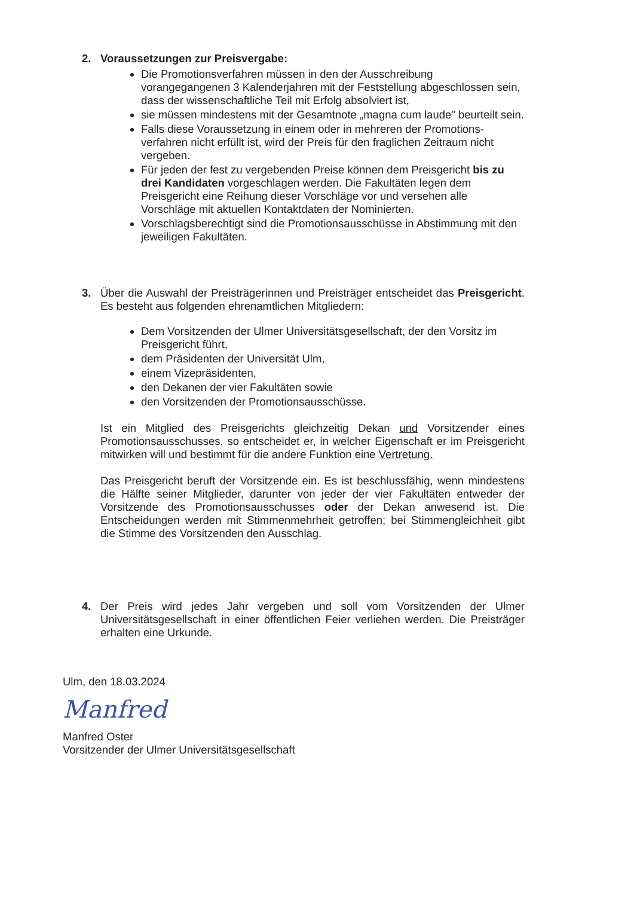2. Voraussetzungen zur Preisvergabe:
Die Promotionsverfahren müssen in den der Ausschreibung vorangegangenen 3 Kalenderjahren mit der Feststellung abgeschlossen sein, dass der wissenschaftliche Teil mit Erfolg absolviert ist,
sie müssen mindestens mit der Gesamtnote „magna cum laude" beurteilt sein.
Falls diese Voraussetzung in einem oder in mehreren der Promotions­verfahren nicht erfüllt ist, wird der Preis für den fraglichen Zeitraum nicht vergeben.
Für jeden der fest zu vergebenden Preise können dem Preisgericht bis zu drei Kandidaten vorgeschlagen werden. Die Fakultäten legen dem Preisgericht eine Reihung dieser Vorschläge vor und versehen alle Vorschläge mit aktuellen Kontaktdaten der Nominierten.
Vorschlagsberechtigt sind die Promotionsausschüsse in Abstimmung mit den jeweiligen Fakultäten.
3.
Über die Auswahl der Preisträgerinnen und Preisträger entscheidet das Preisgericht. Es besteht aus folgenden ehrenamtlichen Mitgliedern:
Dem Vorsitzenden der Ulmer Universitätsgesellschaft, der den Vorsitz im Preisgericht führt,
dem Präsidenten der Universität Ulm,
einem Vizepräsidenten,
den Dekanen der vier Fakultäten sowie
den Vorsitzenden der Promotionsausschüsse.
Ist ein Mitglied des Preisgerichts gleichzeitig Dekan und Vorsitzender eines Promotionsausschusses, so entscheidet er, in welcher Eigenschaft er im Preisgericht mitwirken will und bestimmt für die andere Funktion eine Vertretung.
Das Preisgericht beruft der Vorsitzende ein. Es ist beschlussfähig, wenn mindestens die Hälfte seiner Mitglieder, darunter von jeder der vier Fakul­täten entweder der Vorsitzende des Promotionsausschusses oder der Dekan anwesend ist. Die Entscheidungen werden mit Stimmenmehrheit getroffen; bei Stimmengleichheit gibt die Stimme des Vorsitzenden den Ausschlag.
4.
Der Preis wird jedes Jahr vergeben und soll vom Vorsitzenden der Ulmer Universitätsgesellschaft in einer öffentlichen Feier verliehen werden. Die Preisträger erhalten eine Urkunde.
Ulm, den 18.03.2024
Manfred
Manfred Oster
Vorsitzender der Ulmer Universitätsgesellschaft